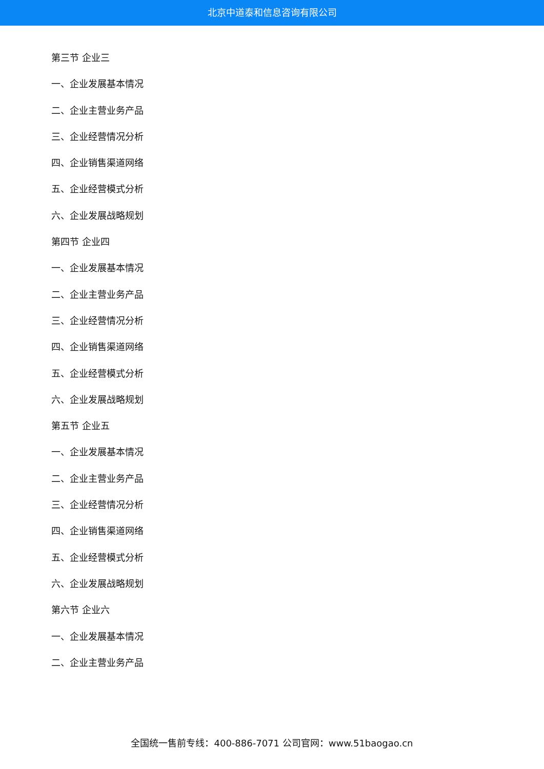北京中道泰和信息咨询有限公司
第三节 企业三
一、企业发展基本情况
二、企业主营业务产品
三、企业经营情况分析
四、企业销售渠道网络
五、企业经营模式分析
六、企业发展战略规划
第四节 企业四
一、企业发展基本情况
二、企业主营业务产品
三、企业经营情况分析
四、企业销售渠道网络
五、企业经营模式分析
六、企业发展战略规划
第五节 企业五
一、企业发展基本情况
二、企业主营业务产品
三、企业经营情况分析
四、企业销售渠道网络
五、企业经营模式分析
六、企业发展战略规划
第六节 企业六
一、企业发展基本情况
二、企业主营业务产品
全国统一售前专线：400-886-7071 公司官网：www.51baogao.cn